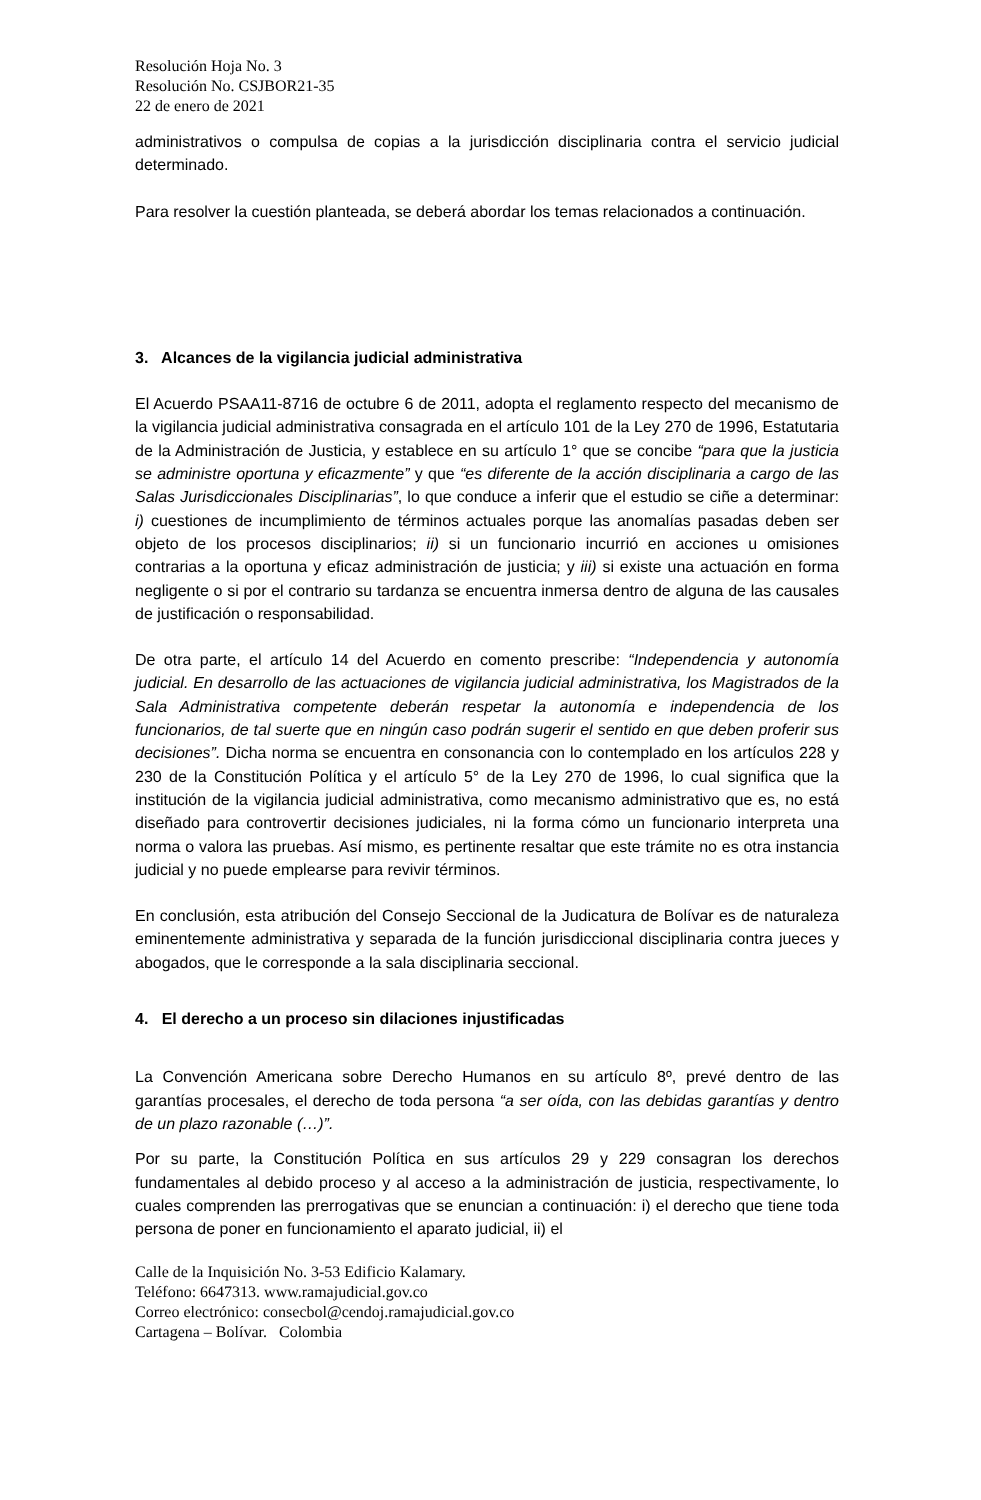Resolución Hoja No. 3
Resolución No. CSJBOR21-35
22 de enero de 2021
administrativos o compulsa de copias a la jurisdicción disciplinaria contra el servicio judicial determinado.
Para resolver la cuestión planteada, se deberá abordar los temas relacionados a continuación.
3. Alcances de la vigilancia judicial administrativa
El Acuerdo PSAA11-8716 de octubre 6 de 2011, adopta el reglamento respecto del mecanismo de la vigilancia judicial administrativa consagrada en el artículo 101 de la Ley 270 de 1996, Estatutaria de la Administración de Justicia, y establece en su artículo 1° que se concibe “para que la justicia se administre oportuna y eficazmente” y que “es diferente de la acción disciplinaria a cargo de las Salas Jurisdiccionales Disciplinarias”, lo que conduce a inferir que el estudio se ciñe a determinar: i) cuestiones de incumplimiento de términos actuales porque las anomalías pasadas deben ser objeto de los procesos disciplinarios; ii) si un funcionario incurrió en acciones u omisiones contrarias a la oportuna y eficaz administración de justicia; y iii) si existe una actuación en forma negligente o si por el contrario su tardanza se encuentra inmersa dentro de alguna de las causales de justificación o responsabilidad.
De otra parte, el artículo 14 del Acuerdo en comento prescribe: “Independencia y autonomía judicial. En desarrollo de las actuaciones de vigilancia judicial administrativa, los Magistrados de la Sala Administrativa competente deberán respetar la autonomía e independencia de los funcionarios, de tal suerte que en ningún caso podrán sugerir el sentido en que deben proferir sus decisiones”. Dicha norma se encuentra en consonancia con lo contemplado en los artículos 228 y 230 de la Constitución Política y el artículo 5° de la Ley 270 de 1996, lo cual significa que la institución de la vigilancia judicial administrativa, como mecanismo administrativo que es, no está diseñado para controvertir decisiones judiciales, ni la forma cómo un funcionario interpreta una norma o valora las pruebas. Así mismo, es pertinente resaltar que este trámite no es otra instancia judicial y no puede emplearse para revivir términos.
En conclusión, esta atribución del Consejo Seccional de la Judicatura de Bolívar es de naturaleza eminentemente administrativa y separada de la función jurisdiccional disciplinaria contra jueces y abogados, que le corresponde a la sala disciplinaria seccional.
4. El derecho a un proceso sin dilaciones injustificadas
La Convención Americana sobre Derecho Humanos en su artículo 8º, prevé dentro de las garantías procesales, el derecho de toda persona “a ser oída, con las debidas garantías y dentro de un plazo razonable (…)”.
Por su parte, la Constitución Política en sus artículos 29 y 229 consagran los derechos fundamentales al debido proceso y al acceso a la administración de justicia, respectivamente, lo cuales comprenden las prerrogativas que se enuncian a continuación: i) el derecho que tiene toda persona de poner en funcionamiento el aparato judicial, ii) el
Calle de la Inquisición No. 3-53 Edificio Kalamary.
Teléfono: 6647313. www.ramajudicial.gov.co
Correo electrónico: consecbol@cendoj.ramajudicial.gov.co
Cartagena – Bolívar. Colombia